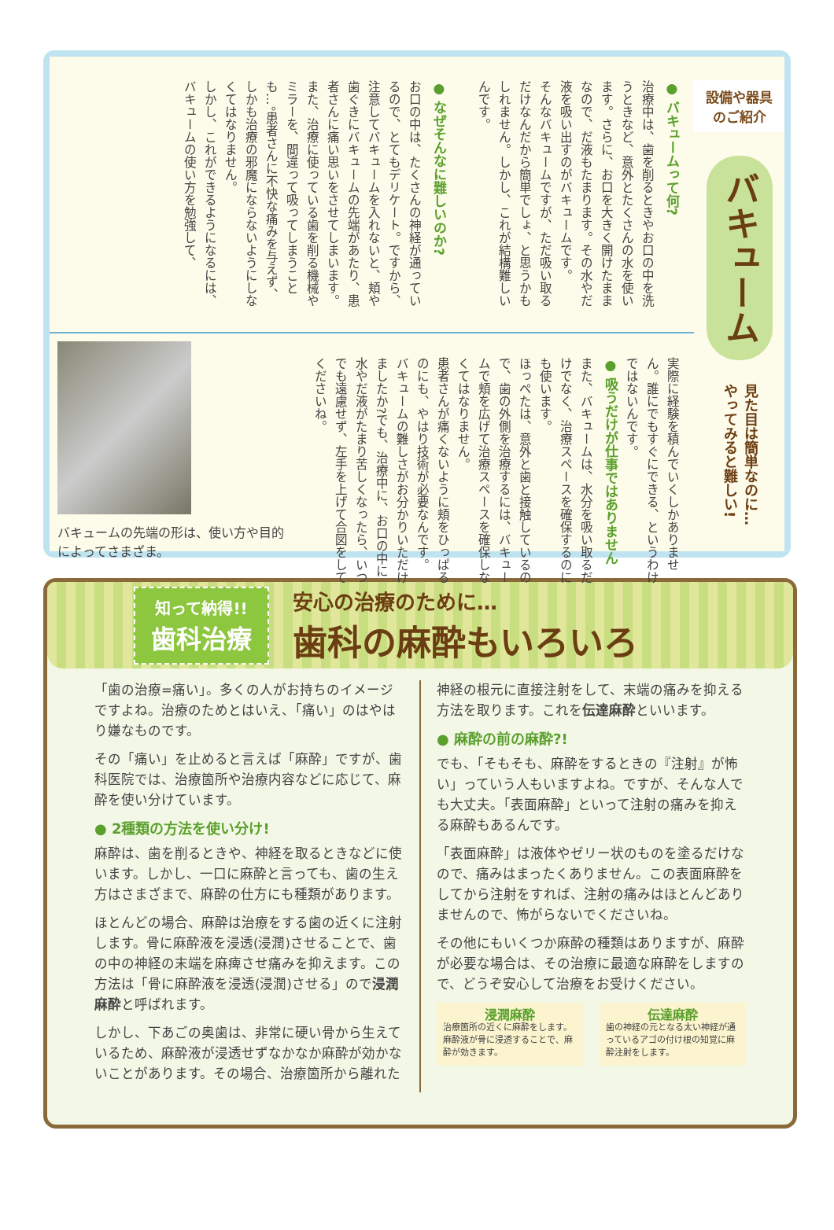設備や器具
のご紹介
バキューム
見た目は簡単なのに…
やってみると難しい!
● バキュームって何?
治療中は、歯を削るときやお口の中を洗うときなど、意外とたくさんの水を使います。さらに、お口を大きく開けたままなので、だ液もたまります。その水やだ液を吸い出すのがバキュームです。
そんなバキュームですが、ただ吸い取るだけなんだから簡単でしょ、と思うかもしれません。しかし、これが結構難しいんです。
● なぜそんなに難しいのか?
お口の中は、たくさんの神経が通っているので、とてもデリケート。ですから、注意してバキュームを入れないと、頬や歯ぐきにバキュームの先端があたり、患者さんに痛い思いをさせてしまいます。
また、治療に使っている歯を削る機械やミラーを、間違って吸ってしまうことも…。患者さんに不快な痛みを与えず、しかも治療の邪魔にならないようにしなくてはなりません。
しかし、これができるようになるには、バキュームの使い方を勉強して、
実際に経験を積んでいくしかありません。誰にでもすぐにできる、というわけではないんです。
● 吸うだけが仕事ではありません
また、バキュームは、水分を吸い取るだけでなく、治療スペースを確保するのにも使います。
ほっぺたは、意外と歯と接触しているので、歯の外側を治療するには、バキュームで頬を広げて治療スペースを確保しなくてはなりません。
患者さんが痛くないように頬をひっぱるのにも、やはり技術が必要なんです。
バキュームの難しさがお分かりいただけましたか?でも、治療中に、お口の中に水やだ液がたまり苦しくなったら、いつでも遠慮せず、左手を上げて合図をしてくださいね。
バキュームの先端の形は、使い方や目的によってさまざま。
知って納得!!
歯科治療
安心の治療のために…
歯科の麻酔もいろいろ
「歯の治療=痛い」。多くの人がお持ちのイメージですよね。治療のためとはいえ、「痛い」のはやはり嫌なものです。
その「痛い」を止めると言えば「麻酔」ですが、歯科医院では、治療箇所や治療内容などに応じて、麻酔を使い分けています。
● 2種類の方法を使い分け!
麻酔は、歯を削るときや、神経を取るときなどに使います。しかし、一口に麻酔と言っても、歯の生え方はさまざまで、麻酔の仕方にも種類があります。
ほとんどの場合、麻酔は治療をする歯の近くに注射します。骨に麻酔液を浸透(浸潤)させることで、歯の中の神経の末端を麻痺させ痛みを抑えます。この方法は「骨に麻酔液を浸透(浸潤)させる」ので浸潤麻酔と呼ばれます。
しかし、下あごの奥歯は、非常に硬い骨から生えているため、麻酔液が浸透せずなかなか麻酔が効かないことがあります。その場合、治療箇所から離れた
神経の根元に直接注射をして、末端の痛みを抑える方法を取ります。これを伝達麻酔といいます。
● 麻酔の前の麻酔?!
でも、「そもそも、麻酔をするときの『注射』が怖い」っていう人もいますよね。ですが、そんな人でも大丈夫。「表面麻酔」といって注射の痛みを抑える麻酔もあるんです。
「表面麻酔」は液体やゼリー状のものを塗るだけなので、痛みはまったくありません。この表面麻酔をしてから注射をすれば、注射の痛みはほとんどありませんので、怖がらないでくださいね。
その他にもいくつか麻酔の種類はありますが、麻酔が必要な場合は、その治療に最適な麻酔をしますので、どうぞ安心して治療をお受けください。
浸潤麻酔
治療箇所の近くに麻酔をします。麻酔液が骨に浸透することで、麻酔が効きます。
伝達麻酔
歯の神経の元となる太い神経が通っているアゴの付け根の知覚に麻酔注射をします。